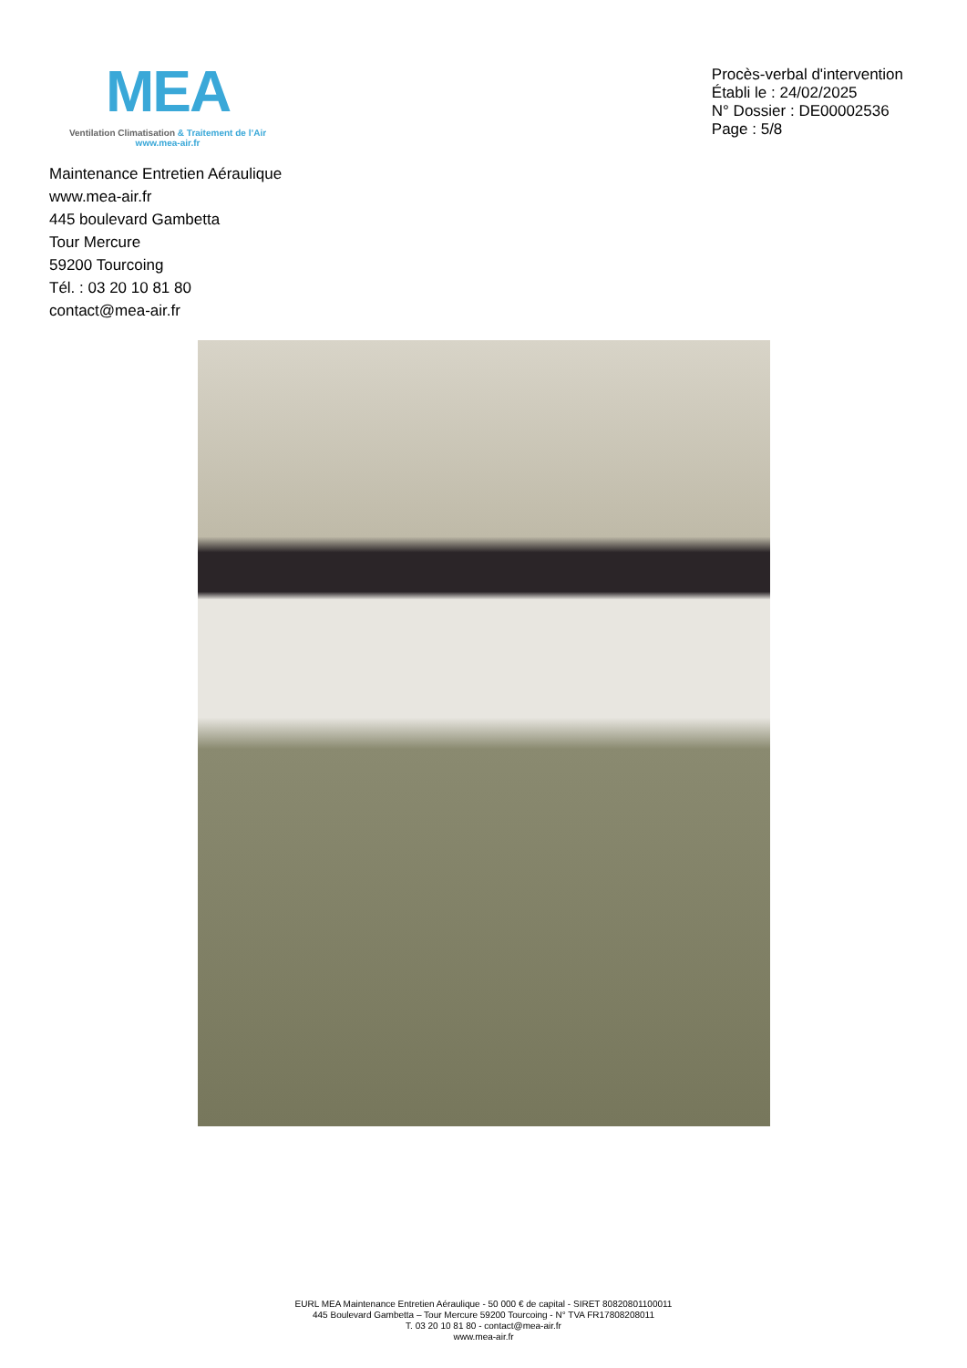MEA
Ventilation Climatisation & Traitement de l’Air
www.mea-air.fr
Procès-verbal d'intervention
Établi le : 24/02/2025
N° Dossier : DE00002536
Page : 5/8
Maintenance Entretien Aéraulique
www.mea-air.fr
445 boulevard Gambetta
Tour Mercure
59200 Tourcoing
Tél. : 03 20 10 81 80
contact@mea-air.fr
EURL MEA Maintenance Entretien Aéraulique - 50 000 € de capital - SIRET 80820801100011
445 Boulevard Gambetta – Tour Mercure 59200 Tourcoing - N° TVA FR17808208011
T. 03 20 10 81 80 - contact@mea-air.fr
www.mea-air.fr